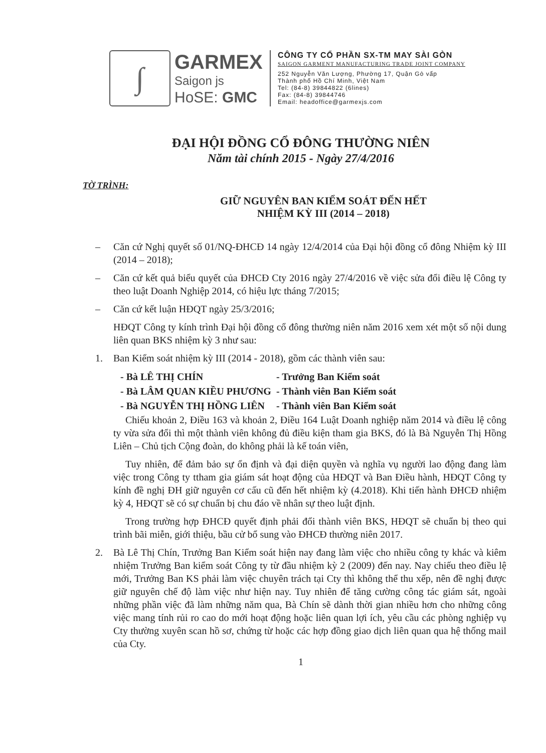∫
GARMEX
Saigon js
HoSE: GMC
CÔNG TY CỔ PHẦN SX-TM MAY SÀI GÒN
SAIGON GARMENT MANUFACTURING TRADE JOINT COMPANY
252 Nguyễn Văn Lượng, Phường 17, Quận Gò vấp
Thành phố Hồ Chí Minh, Việt Nam
Tel: (84-8) 39844822 (6lines)
Fax: (84-8) 39844746
Email: headoffice@garmexjs.com
ĐẠI HỘI ĐỒNG CỔ ĐÔNG THƯỜNG NIÊN
Năm tài chính 2015 - Ngày 27/4/2016
TỜ TRÌNH:
GIỮ NGUYÊN BAN KIỂM SOÁT ĐẾN HẾT
NHIỆM KỲ III (2014 – 2018)
– Căn cứ Nghị quyết số 01/NQ-ĐHCĐ 14 ngày 12/4/2014 của Đại hội đồng cổ đông Nhiệm kỳ III (2014 – 2018);
– Căn cứ kết quả biểu quyết của ĐHCĐ Cty 2016 ngày 27/4/2016 về việc sửa đổi điều lệ Công ty theo luật Doanh Nghiệp 2014, có hiệu lực tháng 7/2015;
– Căn cứ kết luận HĐQT ngày 25/3/2016;
HĐQT Công ty kính trình Đại hội đồng cổ đông thường niên năm 2016 xem xét một số nội dung liên quan BKS nhiệm kỳ 3 như sau:
1. Ban Kiểm soát nhiệm kỳ III (2014 - 2018), gồm các thành viên sau:
| - Bà LÊ THỊ CHÍN | - Trưởng Ban Kiểm soát |
| - Bà LÂM QUAN KIỀU PHƯƠNG | - Thành viên Ban Kiểm soát |
| - Bà NGUYỄN THỊ HỒNG LIÊN | - Thành viên Ban Kiểm soát |
Chiếu khoản 2, Điều 163 và khoản 2, Điều 164 Luật Doanh nghiệp năm 2014 và điều lệ công ty vừa sửa đổi thì một thành viên không đủ điều kiện tham gia BKS, đó là Bà Nguyễn Thị Hồng Liên – Chủ tịch Cộng đoàn, do không phải là kế toán viên,
Tuy nhiên, để đảm bảo sự ổn định và đại diện quyền và nghĩa vụ người lao động đang làm việc trong Công ty ttham gia giám sát hoạt động của HĐQT và Ban Điều hành, HĐQT Công ty kính đề nghị ĐH giữ nguyên cơ cấu cũ đến hết nhiệm kỳ (4.2018). Khi tiến hành ĐHCĐ nhiệm kỳ 4, HĐQT sẽ có sự chuẩn bị chu đáo về nhân sự theo luật định.
Trong trường hợp ĐHCĐ quyết định phải đổi thành viên BKS, HĐQT sẽ chuẩn bị theo qui trình bãi miễn, giới thiệu, bầu cử bổ sung vào ĐHCĐ thường niên 2017.
2. Bà Lê Thị Chín, Trưởng Ban Kiểm soát hiện nay đang làm việc cho nhiều công ty khác và kiêm nhiệm Trưởng Ban kiểm soát Công ty từ đầu nhiệm kỳ 2 (2009) đến nay. Nay chiếu theo điều lệ mới, Trưởng Ban KS phải làm việc chuyên trách tại Cty thì không thể thu xếp, nên đề nghị được giữ nguyên chế độ làm việc như hiện nay. Tuy nhiên để tăng cường công tác giám sát, ngoài những phần việc đã làm những năm qua, Bà Chín sẽ dành thời gian nhiều hơn cho những công việc mang tính rủi ro cao do mới hoạt động hoặc liên quan lợi ích, yêu cầu các phòng nghiệp vụ Cty thường xuyên scan hồ sơ, chứng từ hoặc các hợp đồng giao dịch liên quan qua hệ thống mail của Cty.
1